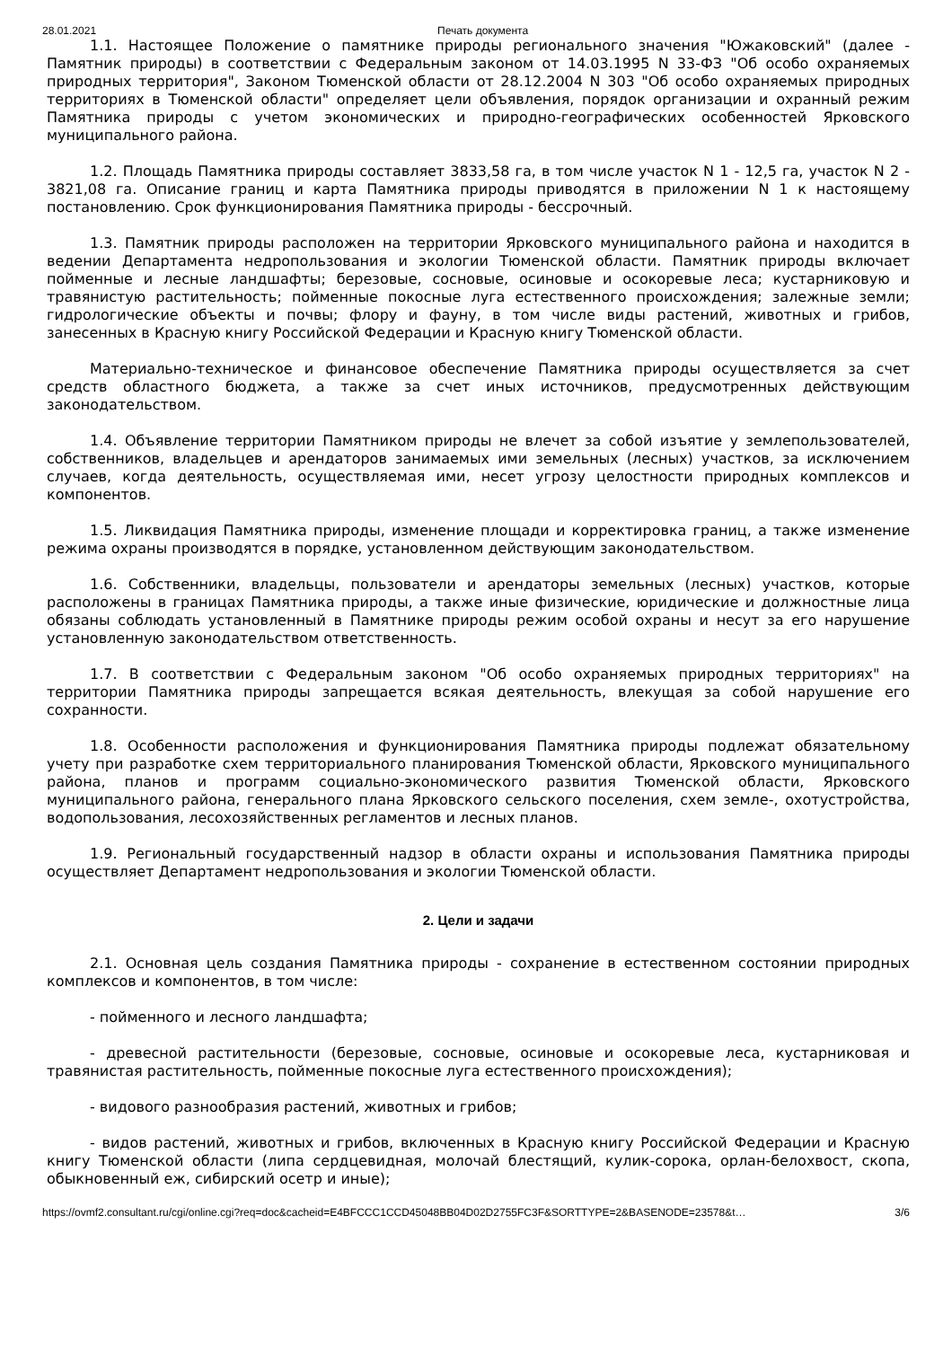28.01.2021 Печать документа
1.1. Настоящее Положение о памятнике природы регионального значения "Южаковский" (далее - Памятник природы) в соответствии с Федеральным законом от 14.03.1995 N 33-ФЗ "Об особо охраняемых природных территория", Законом Тюменской области от 28.12.2004 N 303 "Об особо охраняемых природных территориях в Тюменской области" определяет цели объявления, порядок организации и охранный режим Памятника природы с учетом экономических и природно-географических особенностей Ярковского муниципального района.
1.2. Площадь Памятника природы составляет 3833,58 га, в том числе участок N 1 - 12,5 га, участок N 2 - 3821,08 га. Описание границ и карта Памятника природы приводятся в приложении N 1 к настоящему постановлению. Срок функционирования Памятника природы - бессрочный.
1.3. Памятник природы расположен на территории Ярковского муниципального района и находится в ведении Департамента недропользования и экологии Тюменской области. Памятник природы включает пойменные и лесные ландшафты; березовые, сосновые, осиновые и осокоревые леса; кустарниковую и травянистую растительность; пойменные покосные луга естественного происхождения; залежные земли; гидрологические объекты и почвы; флору и фауну, в том числе виды растений, животных и грибов, занесенных в Красную книгу Российской Федерации и Красную книгу Тюменской области.
Материально-техническое и финансовое обеспечение Памятника природы осуществляется за счет средств областного бюджета, а также за счет иных источников, предусмотренных действующим законодательством.
1.4. Объявление территории Памятником природы не влечет за собой изъятие у землепользователей, собственников, владельцев и арендаторов занимаемых ими земельных (лесных) участков, за исключением случаев, когда деятельность, осуществляемая ими, несет угрозу целостности природных комплексов и компонентов.
1.5. Ликвидация Памятника природы, изменение площади и корректировка границ, а также изменение режима охраны производятся в порядке, установленном действующим законодательством.
1.6. Собственники, владельцы, пользователи и арендаторы земельных (лесных) участков, которые расположены в границах Памятника природы, а также иные физические, юридические и должностные лица обязаны соблюдать установленный в Памятнике природы режим особой охраны и несут за его нарушение установленную законодательством ответственность.
1.7. В соответствии с Федеральным законом "Об особо охраняемых природных территориях" на территории Памятника природы запрещается всякая деятельность, влекущая за собой нарушение его сохранности.
1.8. Особенности расположения и функционирования Памятника природы подлежат обязательному учету при разработке схем территориального планирования Тюменской области, Ярковского муниципального района, планов и программ социально-экономического развития Тюменской области, Ярковского муниципального района, генерального плана Ярковского сельского поселения, схем земле-, охотустройства, водопользования, лесохозяйственных регламентов и лесных планов.
1.9. Региональный государственный надзор в области охраны и использования Памятника природы осуществляет Департамент недропользования и экологии Тюменской области.
2. Цели и задачи
2.1. Основная цель создания Памятника природы - сохранение в естественном состоянии природных комплексов и компонентов, в том числе:
- пойменного и лесного ландшафта;
- древесной растительности (березовые, сосновые, осиновые и осокоревые леса, кустарниковая и травянистая растительность, пойменные покосные луга естественного происхождения);
- видового разнообразия растений, животных и грибов;
- видов растений, животных и грибов, включенных в Красную книгу Российской Федерации и Красную книгу Тюменской области (липа сердцевидная, молочай блестящий, кулик-сорока, орлан-белохвост, скопа, обыкновенный еж, сибирский осетр и иные);
https://ovmf2.consultant.ru/cgi/online.cgi?req=doc&cacheid=E4BFCCC1CCD45048BB04D02D2755FC3F&SORTTYPE=2&BASENODE=23578&t… 3/6